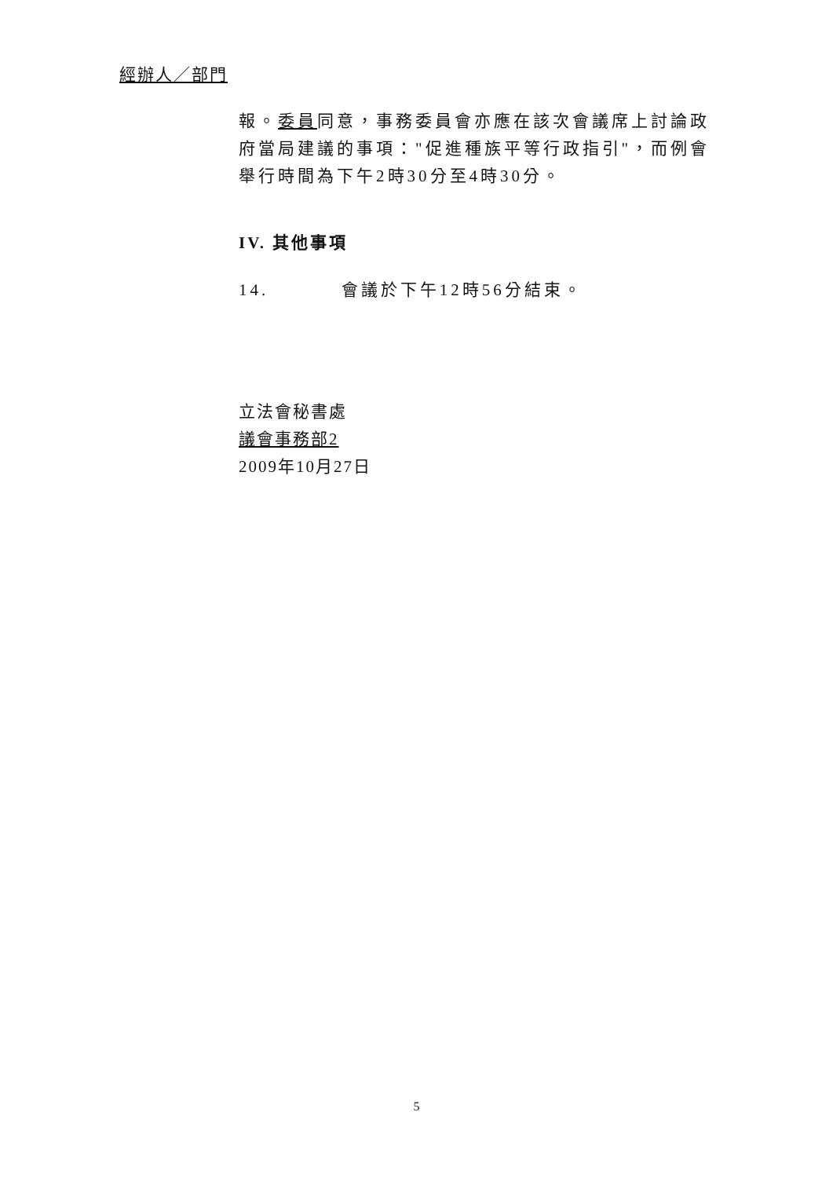經辦人／部門
報。委員同意，事務委員會亦應在該次會議席上討論政府當局建議的事項："促進種族平等行政指引"，而例會舉行時間為下午2時30分至4時30分。
IV. 其他事項
14. 會議於下午12時56分結束。
立法會秘書處
議會事務部2
2009年10月27日
5